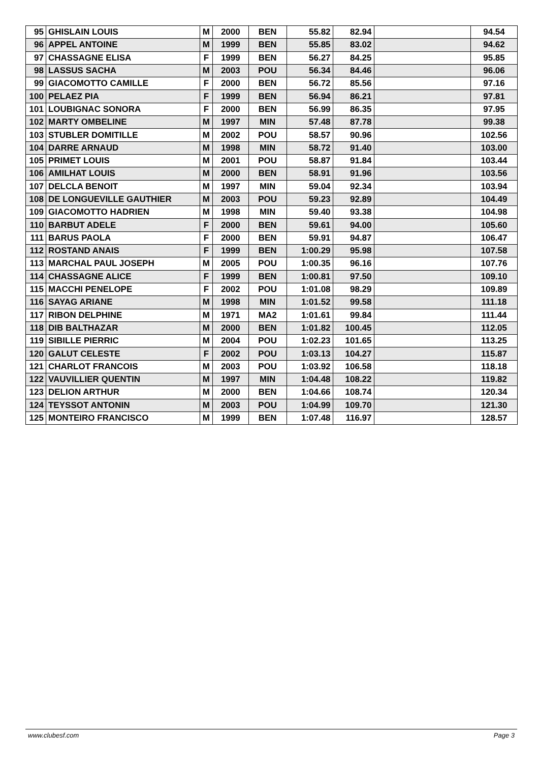| 95 | GHISLAIN LOUIS | M | 2000 | BEN | 55.82 | 82.94 | | 94.54 |
| 96 | APPEL ANTOINE | M | 1999 | BEN | 55.85 | 83.02 | | 94.62 |
| 97 | CHASSAGNE ELISA | F | 1999 | BEN | 56.27 | 84.25 | | 95.85 |
| 98 | LASSUS SACHA | M | 2003 | POU | 56.34 | 84.46 | | 96.06 |
| 99 | GIACOMOTTO CAMILLE | F | 2000 | BEN | 56.72 | 85.56 | | 97.16 |
| 100 | PELAEZ PIA | F | 1999 | BEN | 56.94 | 86.21 | | 97.81 |
| 101 | LOUBIGNAC SONORA | F | 2000 | BEN | 56.99 | 86.35 | | 97.95 |
| 102 | MARTY OMBELINE | M | 1997 | MIN | 57.48 | 87.78 | | 99.38 |
| 103 | STUBLER DOMITILLE | M | 2002 | POU | 58.57 | 90.96 | | 102.56 |
| 104 | DARRE ARNAUD | M | 1998 | MIN | 58.72 | 91.40 | | 103.00 |
| 105 | PRIMET LOUIS | M | 2001 | POU | 58.87 | 91.84 | | 103.44 |
| 106 | AMILHAT LOUIS | M | 2000 | BEN | 58.91 | 91.96 | | 103.56 |
| 107 | DELCLA BENOIT | M | 1997 | MIN | 59.04 | 92.34 | | 103.94 |
| 108 | DE LONGUEVILLE GAUTHIER | M | 2003 | POU | 59.23 | 92.89 | | 104.49 |
| 109 | GIACOMOTTO HADRIEN | M | 1998 | MIN | 59.40 | 93.38 | | 104.98 |
| 110 | BARBUT ADELE | F | 2000 | BEN | 59.61 | 94.00 | | 105.60 |
| 111 | BARUS PAOLA | F | 2000 | BEN | 59.91 | 94.87 | | 106.47 |
| 112 | ROSTAND ANAIS | F | 1999 | BEN | 1:00.29 | 95.98 | | 107.58 |
| 113 | MARCHAL PAUL JOSEPH | M | 2005 | POU | 1:00.35 | 96.16 | | 107.76 |
| 114 | CHASSAGNE ALICE | F | 1999 | BEN | 1:00.81 | 97.50 | | 109.10 |
| 115 | MACCHI PENELOPE | F | 2002 | POU | 1:01.08 | 98.29 | | 109.89 |
| 116 | SAYAG ARIANE | M | 1998 | MIN | 1:01.52 | 99.58 | | 111.18 |
| 117 | RIBON DELPHINE | M | 1971 | MA2 | 1:01.61 | 99.84 | | 111.44 |
| 118 | DIB BALTHAZAR | M | 2000 | BEN | 1:01.82 | 100.45 | | 112.05 |
| 119 | SIBILLE PIERRIC | M | 2004 | POU | 1:02.23 | 101.65 | | 113.25 |
| 120 | GALUT CELESTE | F | 2002 | POU | 1:03.13 | 104.27 | | 115.87 |
| 121 | CHARLOT FRANCOIS | M | 2003 | POU | 1:03.92 | 106.58 | | 118.18 |
| 122 | VAUVILLIER QUENTIN | M | 1997 | MIN | 1:04.48 | 108.22 | | 119.82 |
| 123 | DELION ARTHUR | M | 2000 | BEN | 1:04.66 | 108.74 | | 120.34 |
| 124 | TEYSSOT ANTONIN | M | 2003 | POU | 1:04.99 | 109.70 | | 121.30 |
| 125 | MONTEIRO FRANCISCO | M | 1999 | BEN | 1:07.48 | 116.97 | | 128.57 |
www.clubesf.com Page 3